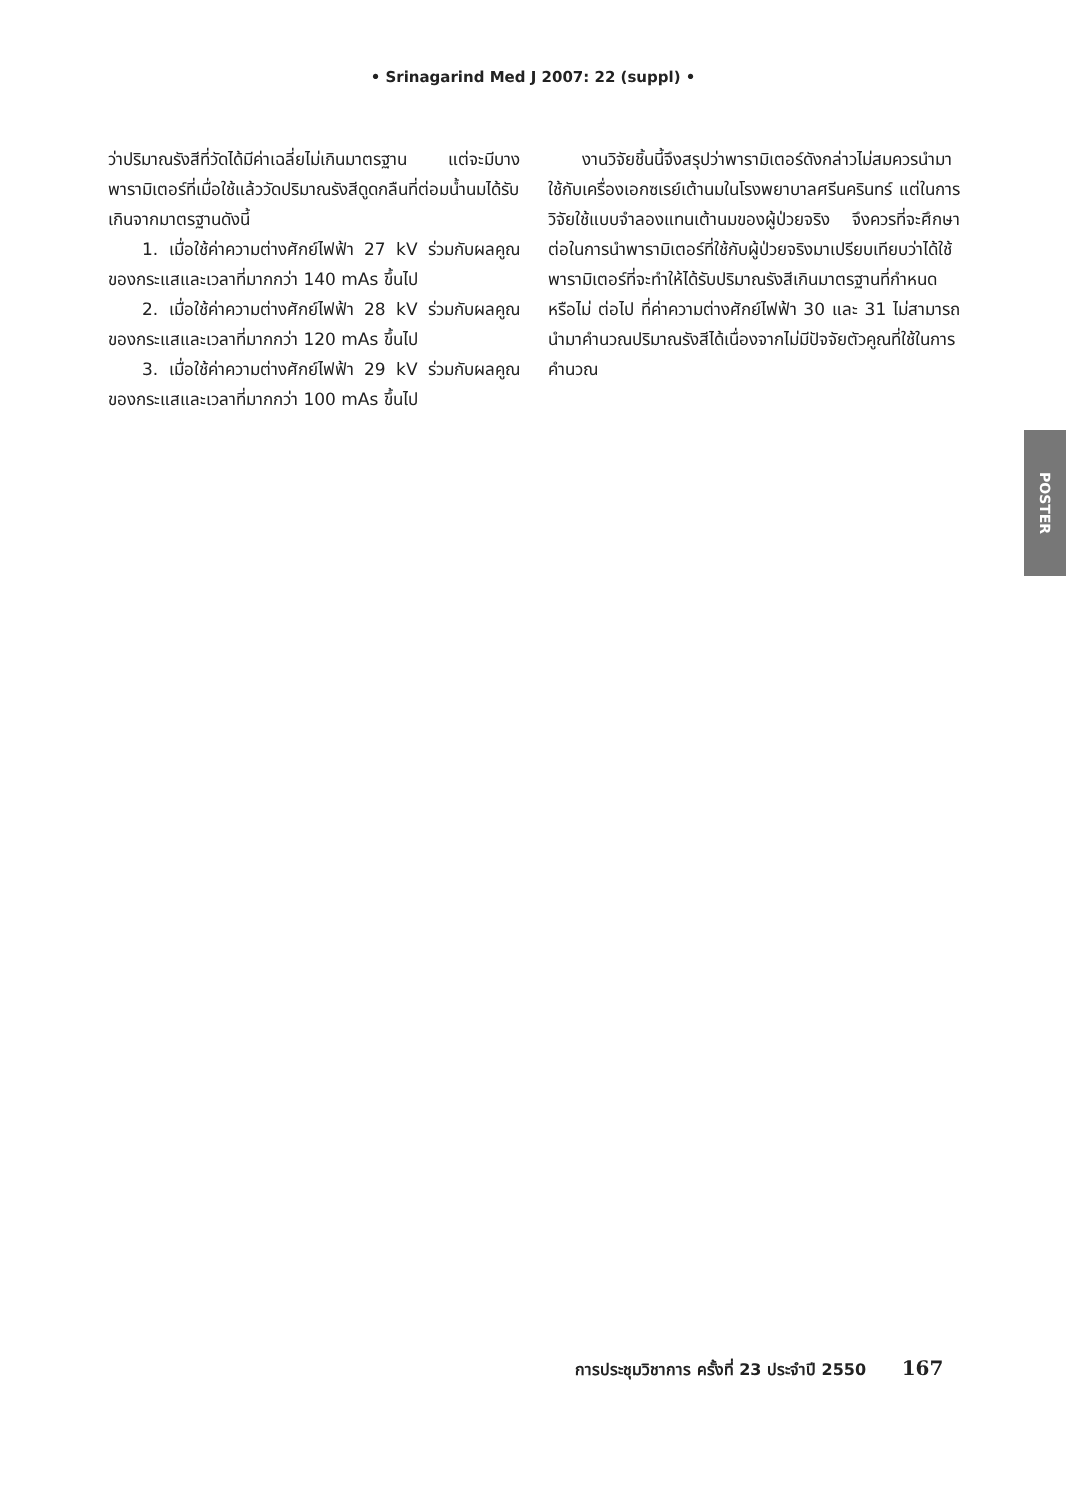• Srinagarind Med J 2007: 22 (suppl) •
ว่าปริมาณรังสีที่วัดได้มีค่าเฉลี่ยไม่เกินมาตรฐาน แต่จะมีบางพารามิเตอร์ที่เมื่อใช้แล้ววัดปริมาณรังสีดูดกลืนที่ต่อมน้ำนมได้รับเกินจากมาตรฐานดังนี้
1. เมื่อใช้ค่าความต่างศักย์ไฟฟ้า 27 kV ร่วมกับผลคูณของกระแสและเวลาที่มากกว่า 140 mAs ขึ้นไป
2. เมื่อใช้ค่าความต่างศักย์ไฟฟ้า 28 kV ร่วมกับผลคูณของกระแสและเวลาที่มากกว่า 120 mAs ขึ้นไป
3. เมื่อใช้ค่าความต่างศักย์ไฟฟ้า 29 kV ร่วมกับผลคูณของกระแสและเวลาที่มากกว่า 100 mAs ขึ้นไป
งานวิจัยชิ้นนี้จึงสรุปว่าพารามิเตอร์ดังกล่าวไม่สมควรนำมาใช้กับเครื่องเอกซเรย์เต้านมในโรงพยาบาลศรีนครินทร์ แต่ในการวิจัยใช้แบบจำลองแทนเต้านมของผู้ป่วยจริง จึงควรที่จะศึกษาต่อในการนำพารามิเตอร์ที่ใช้กับผู้ป่วยจริงมาเปรียบเทียบว่าได้ใช้พารามิเตอร์ที่จะทำให้ได้รับปริมาณรังสีเกินมาตรฐานที่กำหนดหรือไม่ ต่อไป ที่ค่าความต่างศักย์ไฟฟ้า 30 และ 31 ไม่สามารถนำมาคำนวณปริมาณรังสีได้เนื่องจากไม่มีปัจจัยตัวคูณที่ใช้ในการคำนวณ
POSTER
การประชุมวิชาการ ครั้งที่ 23 ประจำปี 2550 167